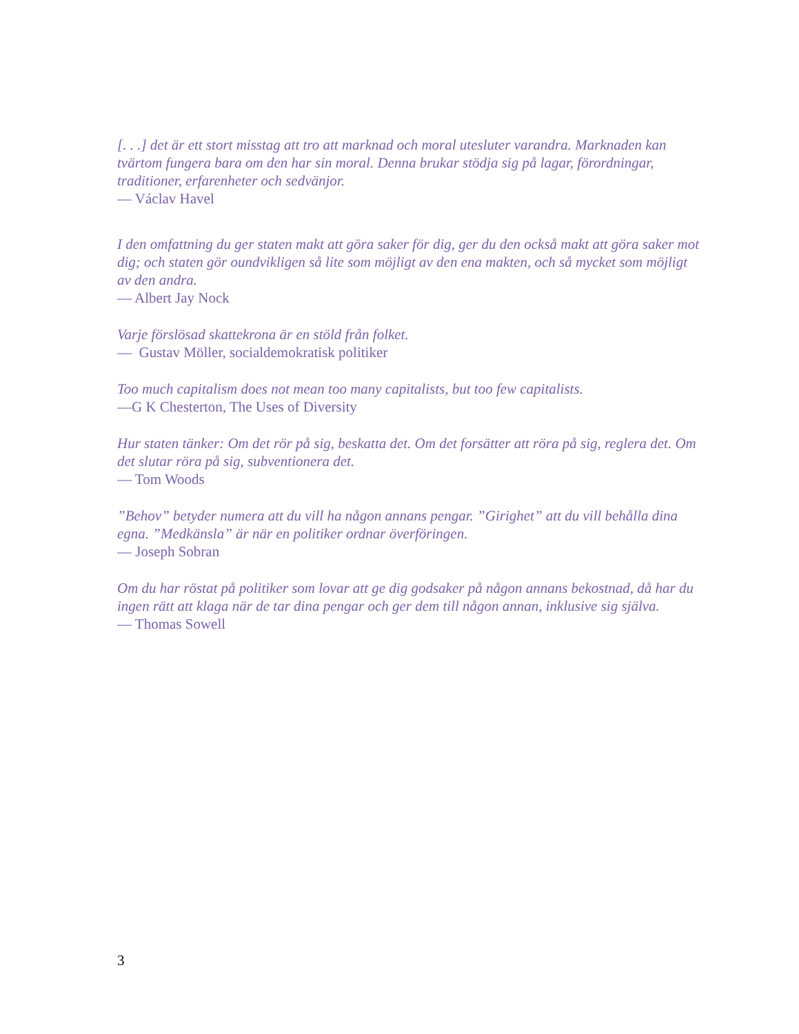[. . .] det är ett stort misstag att tro att marknad och moral utesluter varandra. Marknaden kan tvärtom fungera bara om den har sin moral. Denna brukar stödja sig på lagar, förordningar, traditioner, erfarenheter och sedvänjor.
— Václav Havel
I den omfattning du ger staten makt att göra saker för dig, ger du den också makt att göra saker mot dig; och staten gör oundvikligen så lite som möjligt av den ena makten, och så mycket som möjligt av den andra.
— Albert Jay Nock
Varje förslösad skattekrona är en stöld från folket.
— Gustav Möller, socialdemokratisk politiker
Too much capitalism does not mean too many capitalists, but too few capitalists.
—G K Chesterton, The Uses of Diversity
Hur staten tänker: Om det rör på sig, beskatta det. Om det forsätter att röra på sig, reglera det. Om det slutar röra på sig, subventionera det.
— Tom Woods
”Behov” betyder numera att du vill ha någon annans pengar. ”Girighet” att du vill behålla dina egna. ”Medkänsla” är när en politiker ordnar överföringen.
— Joseph Sobran
Om du har röstat på politiker som lovar att ge dig godsaker på någon annans bekostnad, då har du ingen rätt att klaga när de tar dina pengar och ger dem till någon annan, inklusive sig själva.
— Thomas Sowell
3